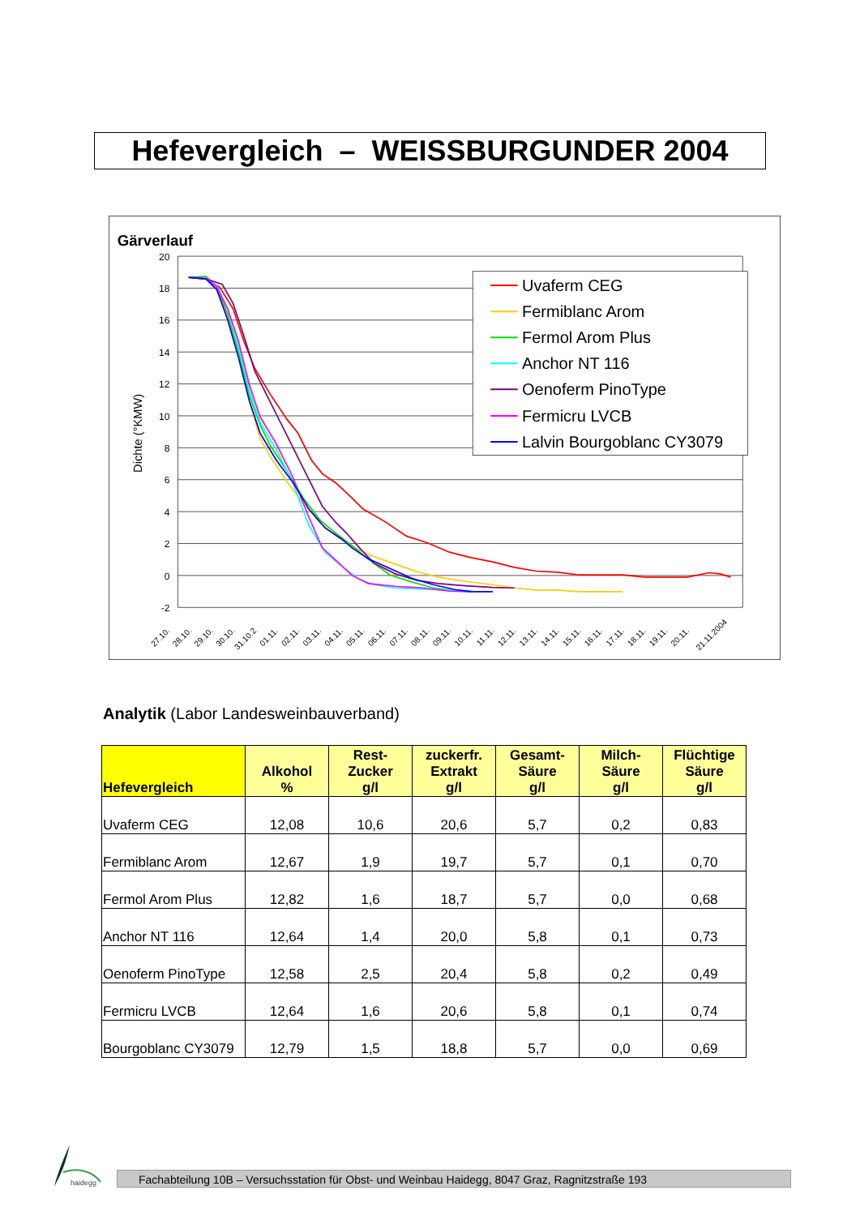Hefevergleich – WEISSBURGUNDER 2004
Gärverlauf
20
18
16
14
12
10
8
6
4
2
0
-2
Dichte (°KMW)
27.10.
28.10.
29.10.
30.10.
31.10.2
01.11.
02.11.
03.11.
04.11.
05.11.
06.11.
07.11.
08.11.
09.11.
10.11.
11.11.
12.11.
13.11.
14.11.
15.11.
16.11.
17.11.
18.11.
19.11.
20.11.
21.11.2004
Uvaferm CEG
Fermiblanc Arom
Fermol Arom Plus
Anchor NT 116
Oenoferm PinoType
Fermicru LVCB
Lalvin Bourgoblanc CY3079
Analytik (Labor Landesweinbauverband)
| Hefevergleich | Alkohol % | Rest- Zucker g/l | zuckerfr. Extrakt g/l | Gesamt- Säure g/l | Milch- Säure g/l | Flüchtige Säure g/l |
| --- | --- | --- | --- | --- | --- | --- |
| Uvaferm CEG | 12,08 | 10,6 | 20,6 | 5,7 | 0,2 | 0,83 |
| Fermiblanc Arom | 12,67 | 1,9 | 19,7 | 5,7 | 0,1 | 0,70 |
| Fermol Arom Plus | 12,82 | 1,6 | 18,7 | 5,7 | 0,0 | 0,68 |
| Anchor NT 116 | 12,64 | 1,4 | 20,0 | 5,8 | 0,1 | 0,73 |
| Oenoferm PinoType | 12,58 | 2,5 | 20,4 | 5,8 | 0,2 | 0,49 |
| Fermicru LVCB | 12,64 | 1,6 | 20,6 | 5,8 | 0,1 | 0,74 |
| Bourgoblanc CY3079 | 12,79 | 1,5 | 18,8 | 5,7 | 0,0 | 0,69 |
haidegg
Fachabteilung 10B – Versuchsstation für Obst- und Weinbau Haidegg, 8047 Graz, Ragnitzstraße 193